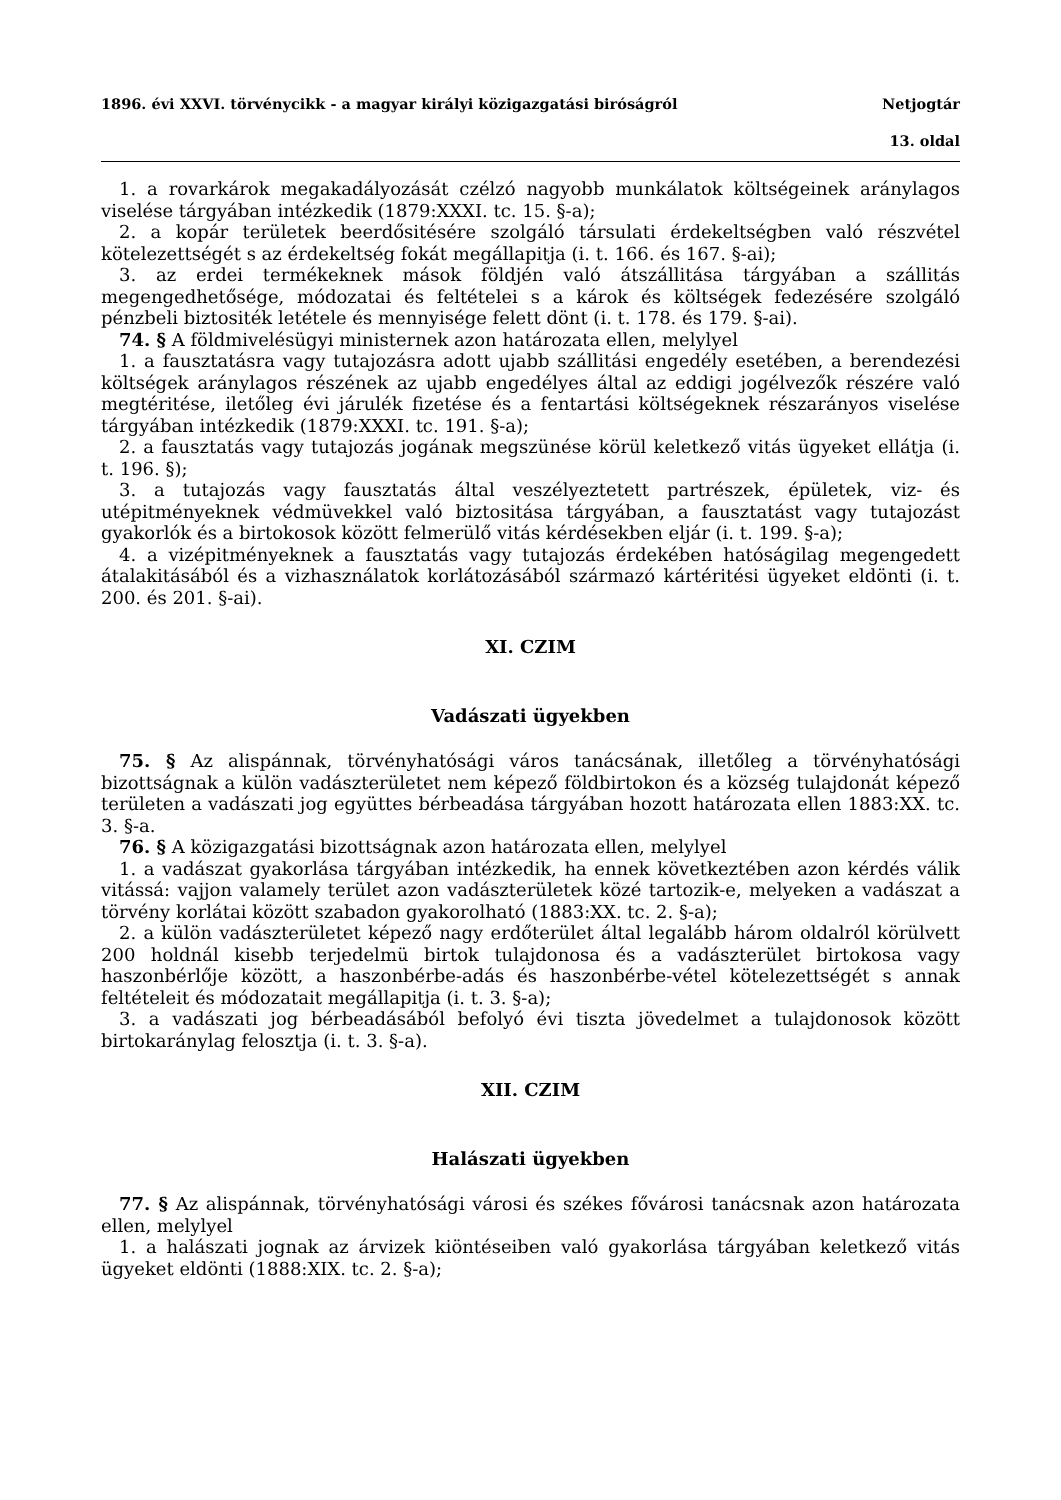1896. évi XXVI. törvénycikk - a magyar királyi közigazgatási biróságról Netjogtár
13. oldal
1. a rovarkárok megakadályozását czélzó nagyobb munkálatok költségeinek aránylagos viselése tárgyában intézkedik (1879:XXXI. tc. 15. §-a);
2. a kopár területek beerdősitésére szolgáló társulati érdekeltségben való részvétel kötelezettségét s az érdekeltség fokát megállapitja (i. t. 166. és 167. §-ai);
3. az erdei termékeknek mások földjén való átszállitása tárgyában a szállitás megengedhetősége, módozatai és feltételei s a károk és költségek fedezésére szolgáló pénzbeli biztositék letétele és mennyisége felett dönt (i. t. 178. és 179. §-ai).
74. § A földmivelésügyi ministernek azon határozata ellen, melylyel
1. a fausztatásra vagy tutajozásra adott ujabb szállitási engedély esetében, a berendezési költségek aránylagos részének az ujabb engedélyes által az eddigi jogélvezők részére való megtéritése, iletőleg évi járulék fizetése és a fentartási költségeknek részarányos viselése tárgyában intézkedik (1879:XXXI. tc. 191. §-a);
2. a fausztatás vagy tutajozás jogának megszünése körül keletkező vitás ügyeket ellátja (i. t. 196. §);
3. a tutajozás vagy fausztatás által veszélyeztetett partrészek, épületek, viz- és utépitményeknek védmüvekkel való biztositása tárgyában, a fausztatást vagy tutajozást gyakorlók és a birtokosok között felmerülő vitás kérdésekben eljár (i. t. 199. §-a);
4. a vizépitményeknek a fausztatás vagy tutajozás érdekében hatóságilag megengedett átalakitásából és a vizhasználatok korlátozásából származó kártéritési ügyeket eldönti (i. t. 200. és 201. §-ai).
XI. CZIM
Vadászati ügyekben
75. § Az alispánnak, törvényhatósági város tanácsának, illetőleg a törvényhatósági bizottságnak a külön vadászterületet nem képező földbirtokon és a község tulajdonát képező területen a vadászati jog együttes bérbeadása tárgyában hozott határozata ellen 1883:XX. tc. 3. §-a.
76. § A közigazgatási bizottságnak azon határozata ellen, melylyel
1. a vadászat gyakorlása tárgyában intézkedik, ha ennek következtében azon kérdés válik vitássá: vajjon valamely terület azon vadászterületek közé tartozik-e, melyeken a vadászat a törvény korlátai között szabadon gyakorolható (1883:XX. tc. 2. §-a);
2. a külön vadászterületet képező nagy erdőterület által legalább három oldalról körülvett 200 holdnál kisebb terjedelmü birtok tulajdonosa és a vadászterület birtokosa vagy haszonbérlője között, a haszonbérbe-adás és haszonbérbe-vétel kötelezettségét s annak feltételeit és módozatait megállapitja (i. t. 3. §-a);
3. a vadászati jog bérbeadásából befolyó évi tiszta jövedelmet a tulajdonosok között birtokaránylag felosztja (i. t. 3. §-a).
XII. CZIM
Halászati ügyekben
77. § Az alispánnak, törvényhatósági városi és székes fővárosi tanácsnak azon határozata ellen, melylyel
1. a halászati jognak az árvizek kiöntéseiben való gyakorlása tárgyában keletkező vitás ügyeket eldönti (1888:XIX. tc. 2. §-a);